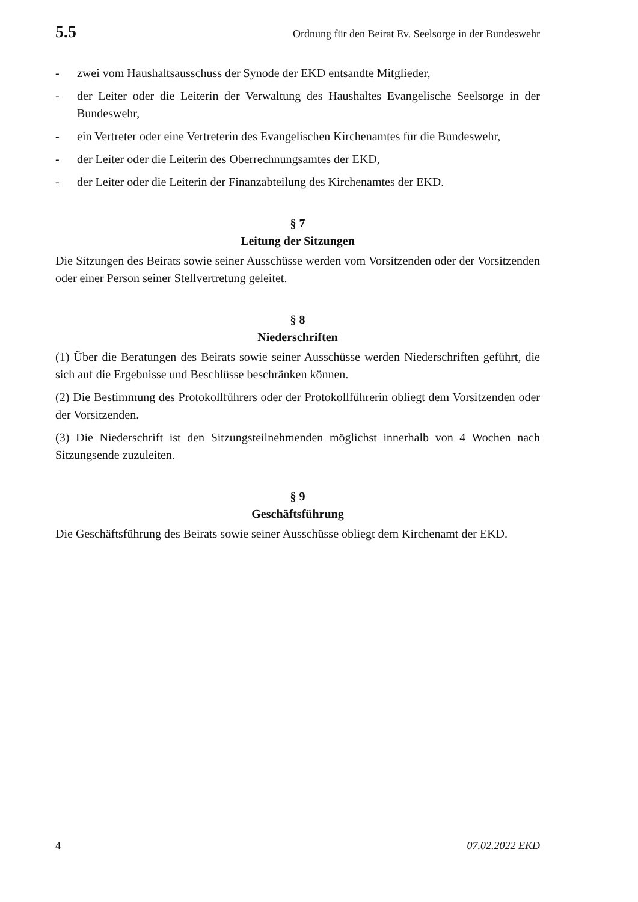5.5 Ordnung für den Beirat Ev. Seelsorge in der Bundeswehr
- zwei vom Haushaltsausschuss der Synode der EKD entsandte Mitglieder,
- der Leiter oder die Leiterin der Verwaltung des Haushaltes Evangelische Seelsorge in der Bundeswehr,
- ein Vertreter oder eine Vertreterin des Evangelischen Kirchenamtes für die Bundeswehr,
- der Leiter oder die Leiterin des Oberrechnungsamtes der EKD,
- der Leiter oder die Leiterin der Finanzabteilung des Kirchenamtes der EKD.
§ 7
Leitung der Sitzungen
Die Sitzungen des Beirats sowie seiner Ausschüsse werden vom Vorsitzenden oder der Vorsitzenden oder einer Person seiner Stellvertretung geleitet.
§ 8
Niederschriften
(1) Über die Beratungen des Beirats sowie seiner Ausschüsse werden Niederschriften geführt, die sich auf die Ergebnisse und Beschlüsse beschränken können.
(2) Die Bestimmung des Protokollführers oder der Protokollführerin obliegt dem Vorsitzenden oder der Vorsitzenden.
(3) Die Niederschrift ist den Sitzungsteilnehmenden möglichst innerhalb von 4 Wochen nach Sitzungsende zuzuleiten.
§ 9
Geschäftsführung
Die Geschäftsführung des Beirats sowie seiner Ausschüsse obliegt dem Kirchenamt der EKD.
4 07.02.2022 EKD